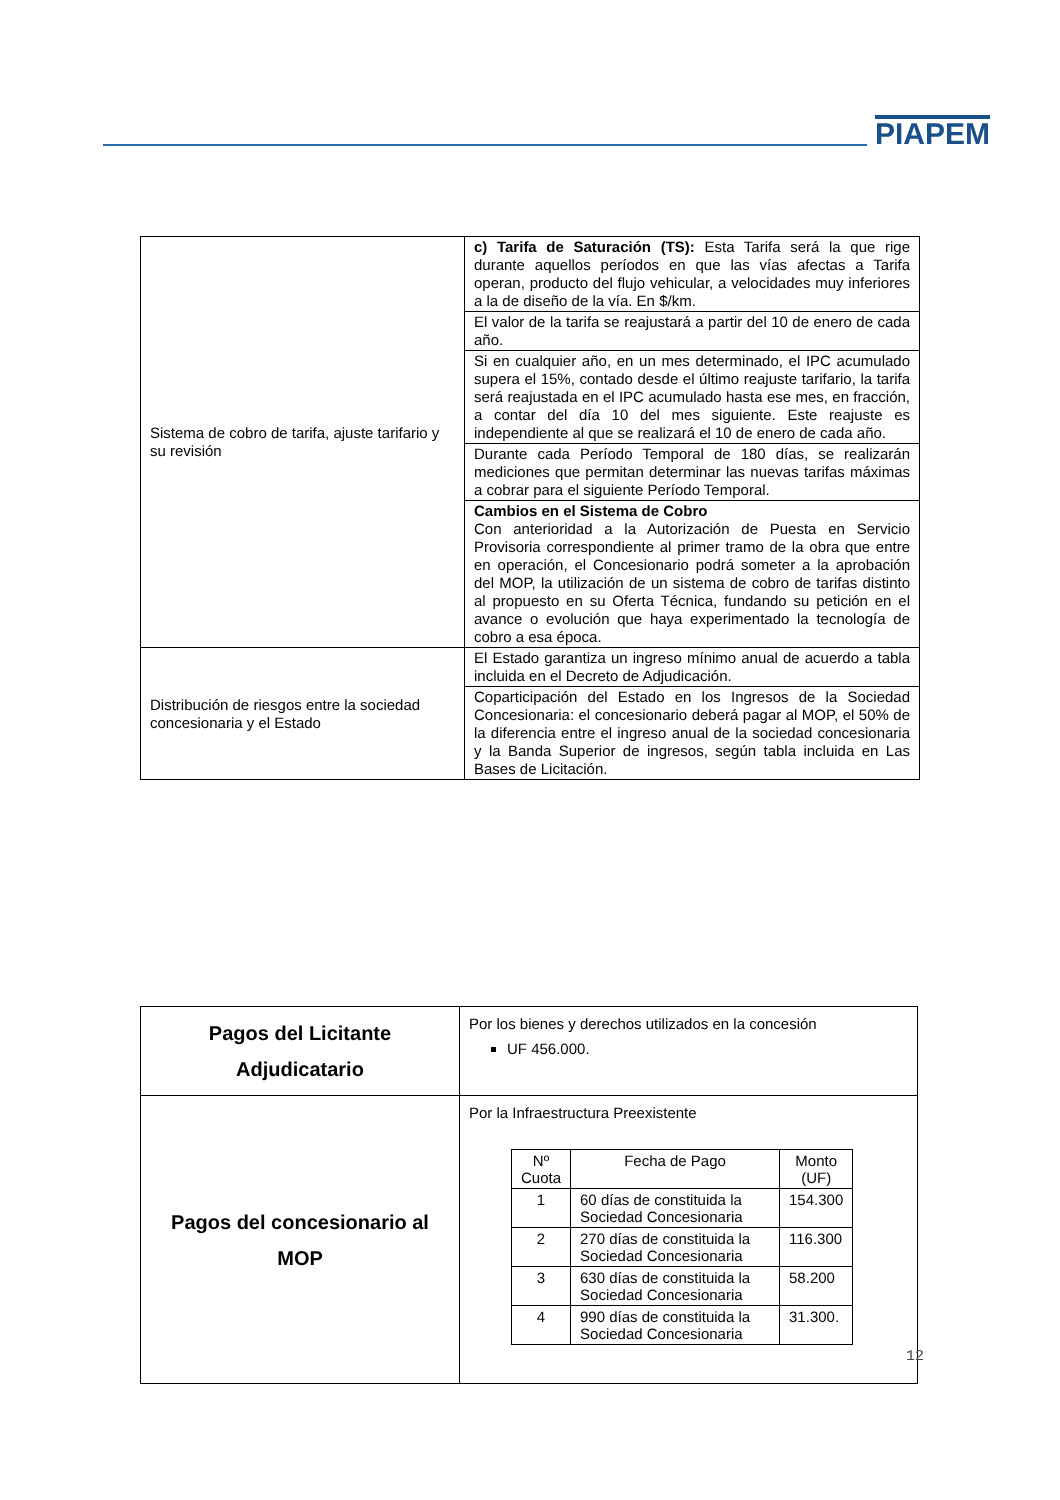PIAPEM
| Sistema de cobro de tarifa, ajuste tarifario y su revisión | c) Tarifa de Saturación (TS): Esta Tarifa será la que rige durante aquellos períodos en que las vías afectas a Tarifa operan, producto del flujo vehicular, a velocidades muy inferiores a la de diseño de la vía. En $/km. |
| | El valor de la tarifa se reajustará a partir del 10 de enero de cada año. |
| | Si en cualquier año, en un mes determinado, el IPC acumulado supera el 15%, contado desde el último reajuste tarifario, la tarifa será reajustada en el IPC acumulado hasta ese mes, en fracción, a contar del día 10 del mes siguiente. Este reajuste es independiente al que se realizará el 10 de enero de cada año. |
| | Durante cada Período Temporal de 180 días, se realizarán mediciones que permitan determinar las nuevas tarifas máximas a cobrar para el siguiente Período Temporal. |
| | Cambios en el Sistema de Cobro Con anterioridad a la Autorización de Puesta en Servicio Provisoria correspondiente al primer tramo de la obra que entre en operación, el Concesionario podrá someter a la aprobación del MOP, la utilización de un sistema de cobro de tarifas distinto al propuesto en su Oferta Técnica, fundando su petición en el avance o evolución que haya experimentado la tecnología de cobro a esa época. |
| Distribución de riesgos entre la sociedad concesionaria y el Estado | El Estado garantiza un ingreso mínimo anual de acuerdo a tabla incluida en el Decreto de Adjudicación. |
| | Coparticipación del Estado en los Ingresos de la Sociedad Concesionaria: el concesionario deberá pagar al MOP, el 50% de la diferencia entre el ingreso anual de la sociedad concesionaria y la Banda Superior de ingresos, según tabla incluida en Las Bases de Licitación. |
| Pagos del Licitante Adjudicatario | Por los bienes y derechos utilizados en la concesión UF 456.000. |
| Pagos del concesionario al MOP | Por la Infraestructura Preexistente / Nº Cuota / Fecha de Pago / Monto (UF) / / --- / --- / --- / / 1 / 60 días de constituida la Sociedad Concesionaria / 154.300 / / 2 / 270 días de constituida la Sociedad Concesionaria / 116.300 / / 3 / 630 días de constituida la Sociedad Concesionaria / 58.200 / / 4 / 990 días de constituida la Sociedad Concesionaria / 31.300. / |
12